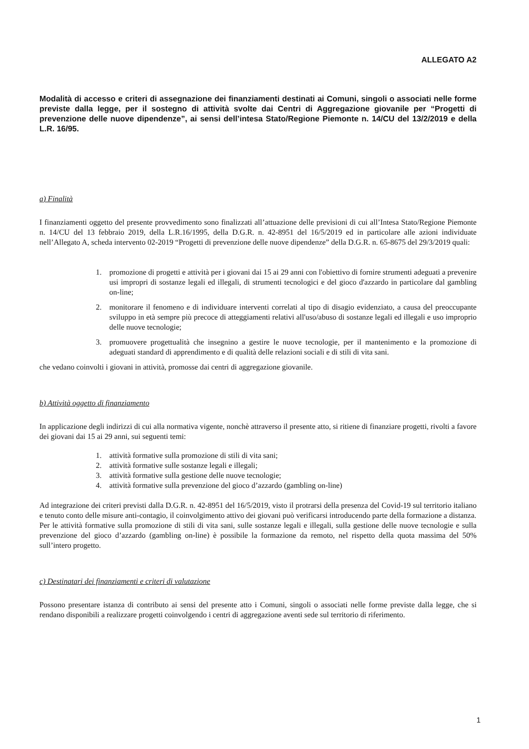ALLEGATO A2
Modalità di accesso e criteri di assegnazione dei finanziamenti destinati ai Comuni, singoli o associati nelle forme previste dalla legge, per il sostegno di attività svolte dai Centri di Aggregazione giovanile per “Progetti di prevenzione delle nuove dipendenze”, ai sensi dell’intesa Stato/Regione Piemonte n. 14/CU del 13/2/2019 e della L.R. 16/95.
a) Finalità
I finanziamenti oggetto del presente provvedimento sono finalizzati all’attuazione delle previsioni di cui all’Intesa Stato/Regione Piemonte n. 14/CU del 13 febbraio 2019, della L.R.16/1995, della D.G.R. n. 42-8951 del 16/5/2019 ed in particolare alle azioni individuate nell’Allegato A, scheda intervento 02-2019 “Progetti di prevenzione delle nuove dipendenze” della D.G.R. n. 65-8675 del 29/3/2019 quali:
1. promozione di progetti e attività per i giovani dai 15 ai 29 anni con l'obiettivo di fornire strumenti adeguati a prevenire usi impropri di sostanze legali ed illegali, di strumenti tecnologici e del gioco d'azzardo in particolare dal gambling on-line;
2. monitorare il fenomeno e di individuare interventi correlati al tipo di disagio evidenziato, a causa del preoccupante sviluppo in età sempre più precoce di atteggiamenti relativi all'uso/abuso di sostanze legali ed illegali e uso improprio delle nuove tecnologie;
3. promuovere progettualità che insegnino a gestire le nuove tecnologie, per il mantenimento e la promozione di adeguati standard di apprendimento e di qualità delle relazioni sociali e di stili di vita sani.
che vedano coinvolti i giovani in attività, promosse dai centri di aggregazione giovanile.
b) Attività oggetto di finanziamento
In applicazione degli indirizzi di cui alla normativa vigente, nonchè attraverso il presente atto, si ritiene di finanziare progetti, rivolti a favore dei giovani dai 15 ai 29 anni, sui seguenti temi:
1. attività formative sulla promozione di stili di vita sani;
2. attività formative sulle sostanze legali e illegali;
3. attività formative sulla gestione delle nuove tecnologie;
4. attività formative sulla prevenzione del gioco d’azzardo (gambling on-line)
Ad integrazione dei criteri previsti dalla D.G.R. n. 42-8951 del 16/5/2019, visto il protrarsi della presenza del Covid-19 sul territorio italiano e tenuto conto delle misure anti-contagio, il coinvolgimento attivo dei giovani può verificarsi introducendo parte della formazione a distanza.
Per le attività formative sulla promozione di stili di vita sani, sulle sostanze legali e illegali, sulla gestione delle nuove tecnologie e sulla prevenzione del gioco d’azzardo (gambling on-line) è possibile la formazione da remoto, nel rispetto della quota massima del 50% sull’intero progetto.
c) Destinatari dei finanziamenti e criteri di valutazione
Possono presentare istanza di contributo ai sensi del presente atto i Comuni, singoli o associati nelle forme previste dalla legge, che si rendano disponibili a realizzare progetti coinvolgendo i centri di aggregazione aventi sede sul territorio di riferimento.
1